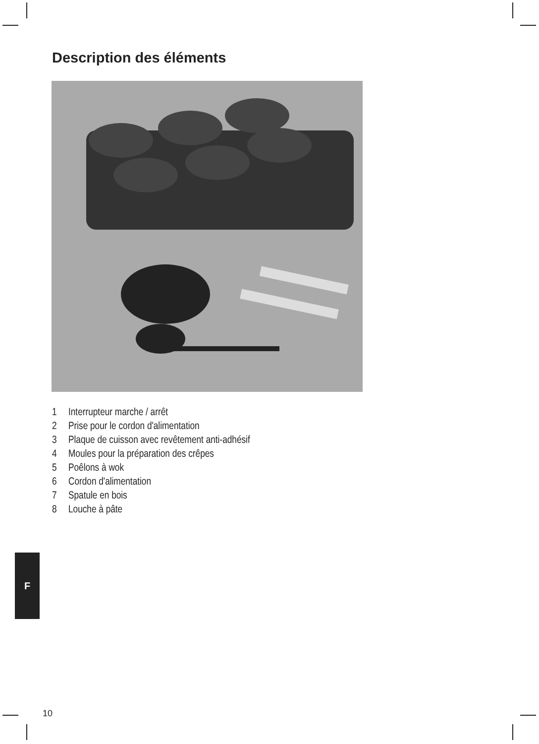Description des éléments
1 Interrupteur marche / arrêt
2 Prise pour le cordon d'alimentation
3 Plaque de cuisson avec revêtement anti-adhésif
4 Moules pour la préparation des crêpes
5 Poêlons à wok
6 Cordon d'alimentation
7 Spatule en bois
8 Louche à pâte
F
10